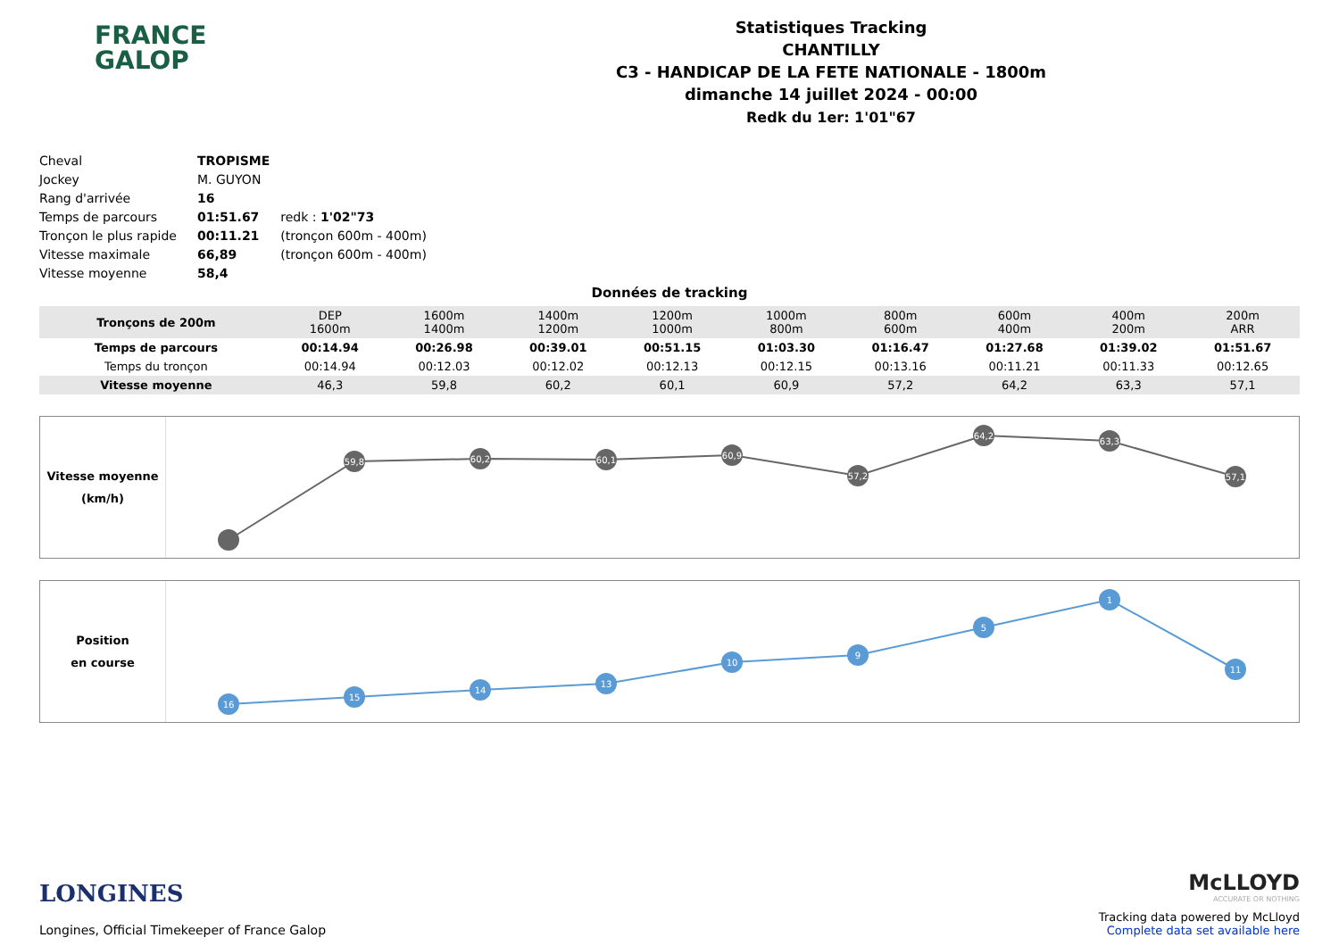FRANCE
GALOP
Statistiques Tracking
CHANTILLY
C3 - HANDICAP DE LA FETE NATIONALE - 1800m
dimanche 14 juillet 2024 - 00:00
Redk du 1er: 1'01"67
| Cheval | TROPISME | |
| Jockey | M. GUYON | |
| Rang d'arrivée | 16 | |
| Temps de parcours | 01:51.67 | redk : 1'02"73 |
| Tronçon le plus rapide | 00:11.21 | (tronçon 600m - 400m) |
| Vitesse maximale | 66,89 | (tronçon 600m - 400m) |
| Vitesse moyenne | 58,4 | |
Données de tracking
| Tronçons de 200m | DEP 1600m | 1600m 1400m | 1400m 1200m | 1200m 1000m | 1000m 800m | 800m 600m | 600m 400m | 400m 200m | 200m ARR |
| Temps de parcours | 00:14.94 | 00:26.98 | 00:39.01 | 00:51.15 | 01:03.30 | 01:16.47 | 01:27.68 | 01:39.02 | 01:51.67 |
| Temps du tronçon | 00:14.94 | 00:12.03 | 00:12.02 | 00:12.13 | 00:12.15 | 00:13.16 | 00:11.21 | 00:11.33 | 00:12.65 |
| Vitesse moyenne | 46,3 | 59,8 | 60,2 | 60,1 | 60,9 | 57,2 | 64,2 | 63,3 | 57,1 |
Vitesse moyenne
(km/h)
59,8
60,2
60,1
60,9
57,2
64,2
63,3
57,1
Position
en course
16
15
14
13
10
9
5
1
11
LONGINES
Longines, Official Timekeeper of France Galop
McLLOYD
ACCURATE OR NOTHING
Tracking data powered by McLloyd
Complete data set available here